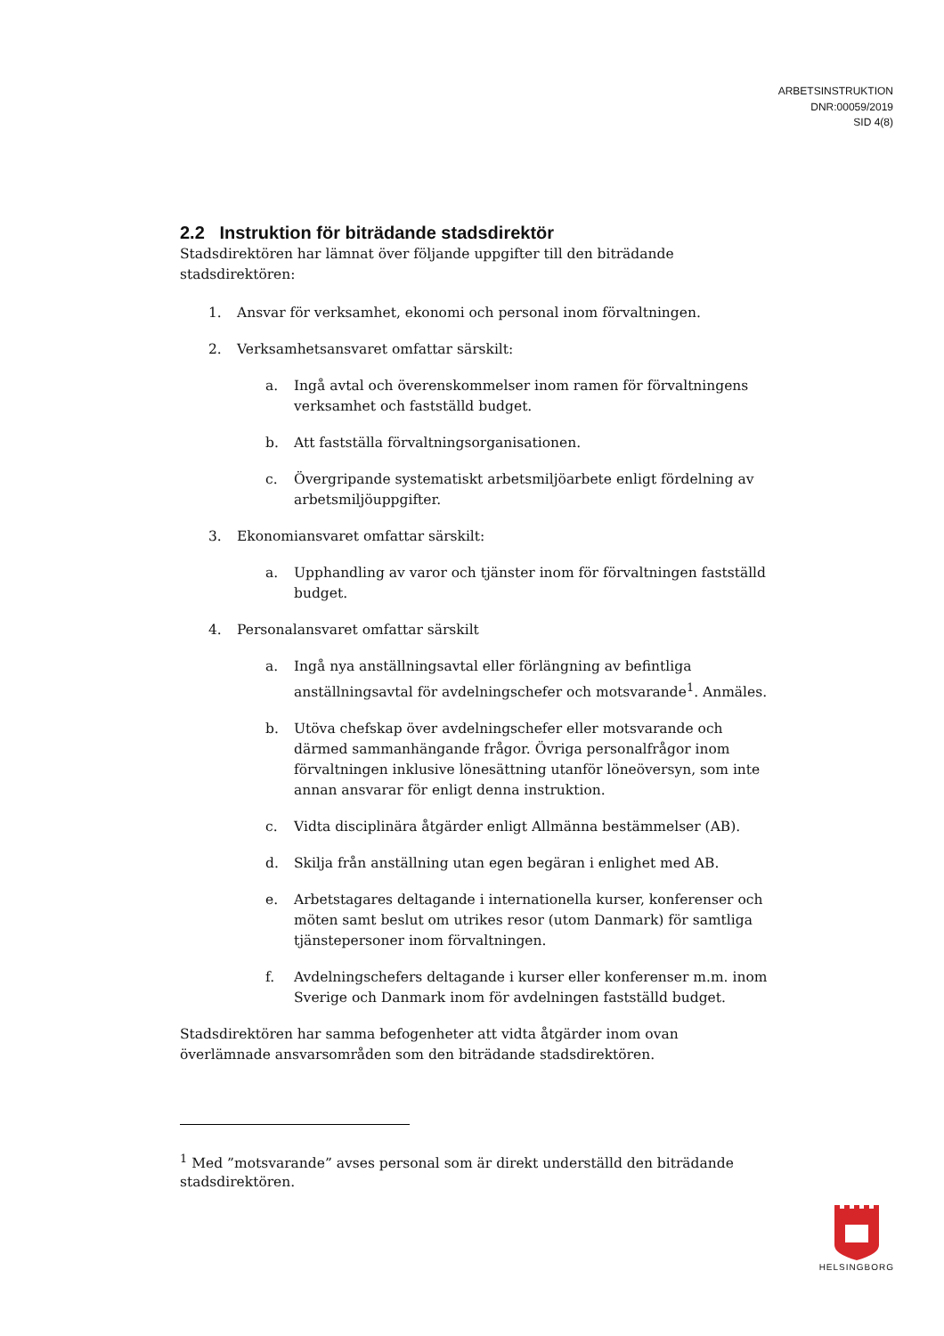ARBETSINSTRUKTION
DNR:00059/2019
SID 4(8)
2.2 Instruktion för biträdande stadsdirektör
Stadsdirektören har lämnat över följande uppgifter till den biträdande stadsdirektören:
1. Ansvar för verksamhet, ekonomi och personal inom förvaltningen.
2. Verksamhetsansvaret omfattar särskilt:
a. Ingå avtal och överenskommelser inom ramen för förvaltningens verksamhet och fastställd budget.
b. Att fastställa förvaltningsorganisationen.
c. Övergripande systematiskt arbetsmiljöarbete enligt fördelning av arbetsmiljöuppgifter.
3. Ekonomiansvaret omfattar särskilt:
a. Upphandling av varor och tjänster inom för förvaltningen fastställd budget.
4. Personalansvaret omfattar särskilt
a. Ingå nya anställningsavtal eller förlängning av befintliga anställningsavtal för avdelningschefer och motsvarande<sup>1</sup>. Anmäles.
b. Utöva chefskap över avdelningschefer eller motsvarande och därmed sammanhängande frågor. Övriga personalfrågor inom förvaltningen inklusive lönesättning utanför löneöversyn, som inte annan ansvarar för enligt denna instruktion.
c. Vidta disciplinära åtgärder enligt Allmänna bestämmelser (AB).
d. Skilja från anställning utan egen begäran i enlighet med AB.
e. Arbetstagares deltagande i internationella kurser, konferenser och möten samt beslut om utrikes resor (utom Danmark) för samtliga tjänstepersoner inom förvaltningen.
f. Avdelningschefers deltagande i kurser eller konferenser m.m. inom Sverige och Danmark inom för avdelningen fastställd budget.
Stadsdirektören har samma befogenheter att vidta åtgärder inom ovan överlämnade ansvarsområden som den biträdande stadsdirektören.
<sup>1</sup> Med ”motsvarande” avses personal som är direkt underställd den biträdande stadsdirektören.
HELSINGBORG